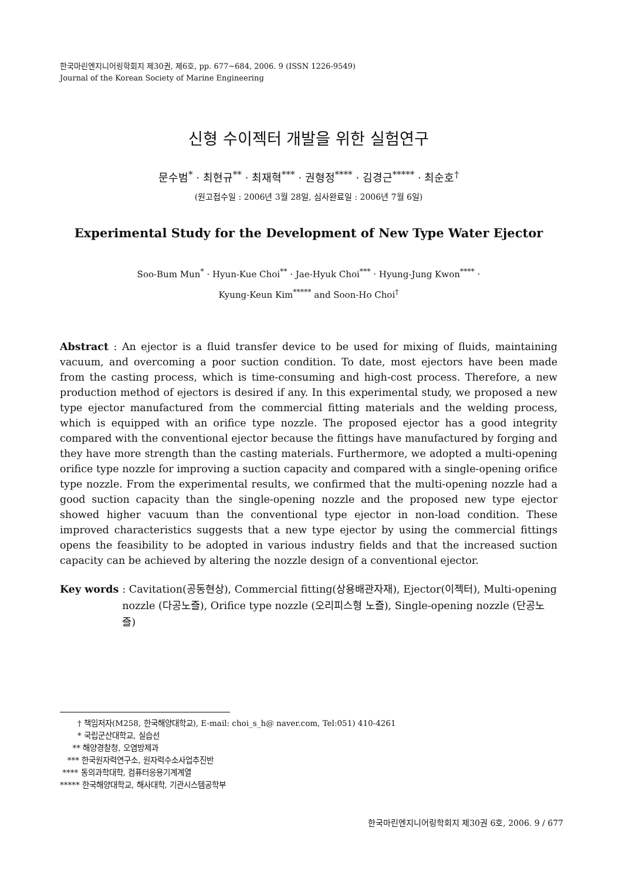한국마린엔지니어링학회지 제30권, 제6호, pp. 677~684, 2006. 9 (ISSN 1226-9549)
Journal of the Korean Society of Marine Engineering
신형 수이젝터 개발을 위한 실험연구
문수범<sup>*</sup> · 최현규<sup>**</sup> · 최재혁<sup>***</sup> · 권형정<sup>****</sup> · 김경근<sup>*****</sup> · 최순호<sup>†</sup>
(원고접수일 : 2006년 3월 28일, 심사완료일 : 2006년 7월 6일)
Experimental Study for the Development of New Type Water Ejector
Soo-Bum Mun<sup>*</sup> · Hyun-Kue Choi<sup>**</sup> · Jae-Hyuk Choi<sup>***</sup> · Hyung-Jung Kwon<sup>****</sup> ·
Kyung-Keun Kim<sup>*****</sup> and Soon-Ho Choi<sup>†</sup>
Abstract : An ejector is a fluid transfer device to be used for mixing of fluids, maintaining vacuum, and overcoming a poor suction condition. To date, most ejectors have been made from the casting process, which is time-consuming and high-cost process. Therefore, a new production method of ejectors is desired if any. In this experimental study, we proposed a new type ejector manufactured from the commercial fitting materials and the welding process, which is equipped with an orifice type nozzle. The proposed ejector has a good integrity compared with the conventional ejector because the fittings have manufactured by forging and they have more strength than the casting materials. Furthermore, we adopted a multi-opening orifice type nozzle for improving a suction capacity and compared with a single-opening orifice type nozzle. From the experimental results, we confirmed that the multi-opening nozzle had a good suction capacity than the single-opening nozzle and the proposed new type ejector showed higher vacuum than the conventional type ejector in non-load condition. These improved characteristics suggests that a new type ejector by using the commercial fittings opens the feasibility to be adopted in various industry fields and that the increased suction capacity can be achieved by altering the nozzle design of a conventional ejector.
Key words : Cavitation(공동현상), Commercial fitting(상용배관자재), Ejector(이젝터), Multi-opening nozzle (다공노즐), Orifice type nozzle (오리피스형 노즐), Single-opening nozzle (단공노즐)
† 책임저자(M258, 한국해양대학교), E-mail: choi_s_h@ naver.com, Tel:051) 410-4261
* 국립군산대학교, 실습선
** 해양경찰청, 오염방제과
*** 한국원자력연구소, 원자력수소사업추진반
**** 동의과학대학, 컴퓨터응용기계계열
***** 한국해양대학교, 해사대학, 기관시스템공학부
한국마린엔지니어링학회지 제30권 6호, 2006. 9 / 677